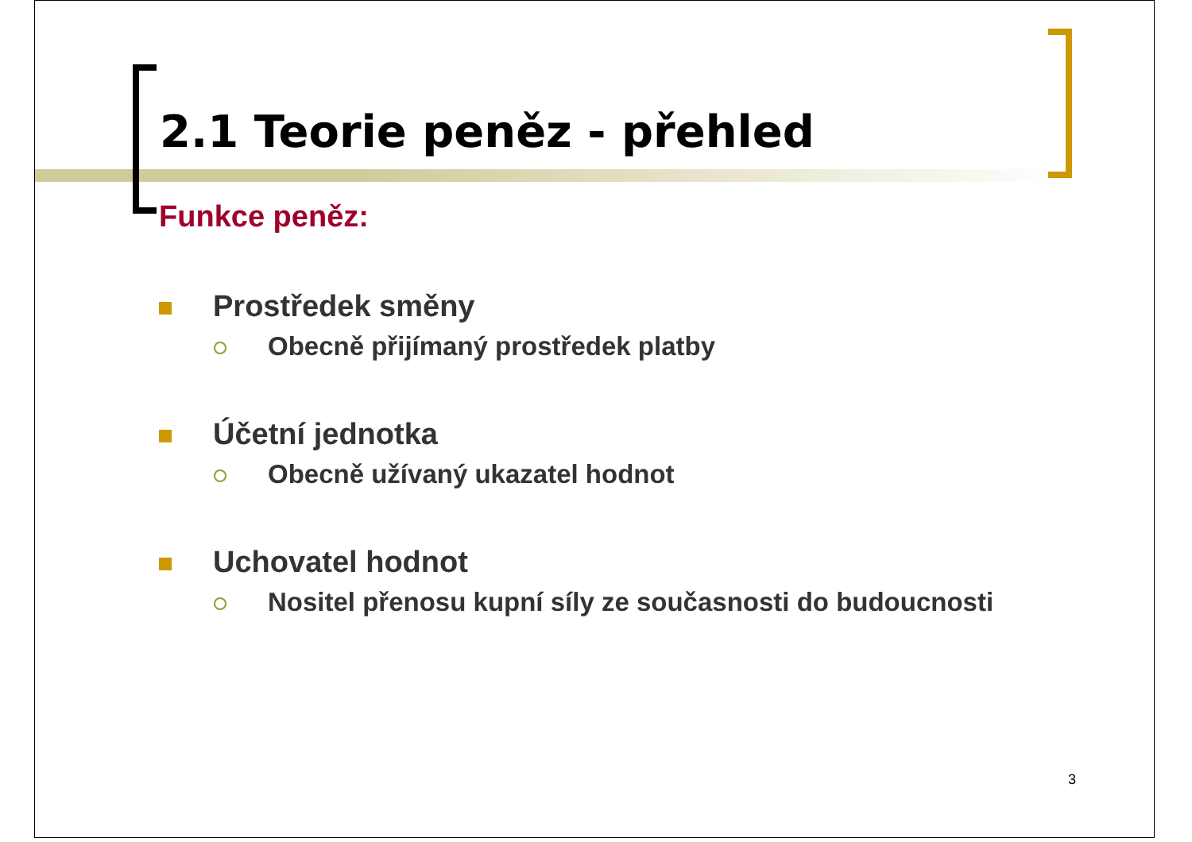2.1 Teorie peněz - přehled
Funkce peněz:
Prostředek směny
Obecně přijímaný prostředek platby
Účetní jednotka
Obecně užívaný ukazatel hodnot
Uchovatel hodnot
Nositel přenosu kupní síly ze současnosti do budoucnosti
3